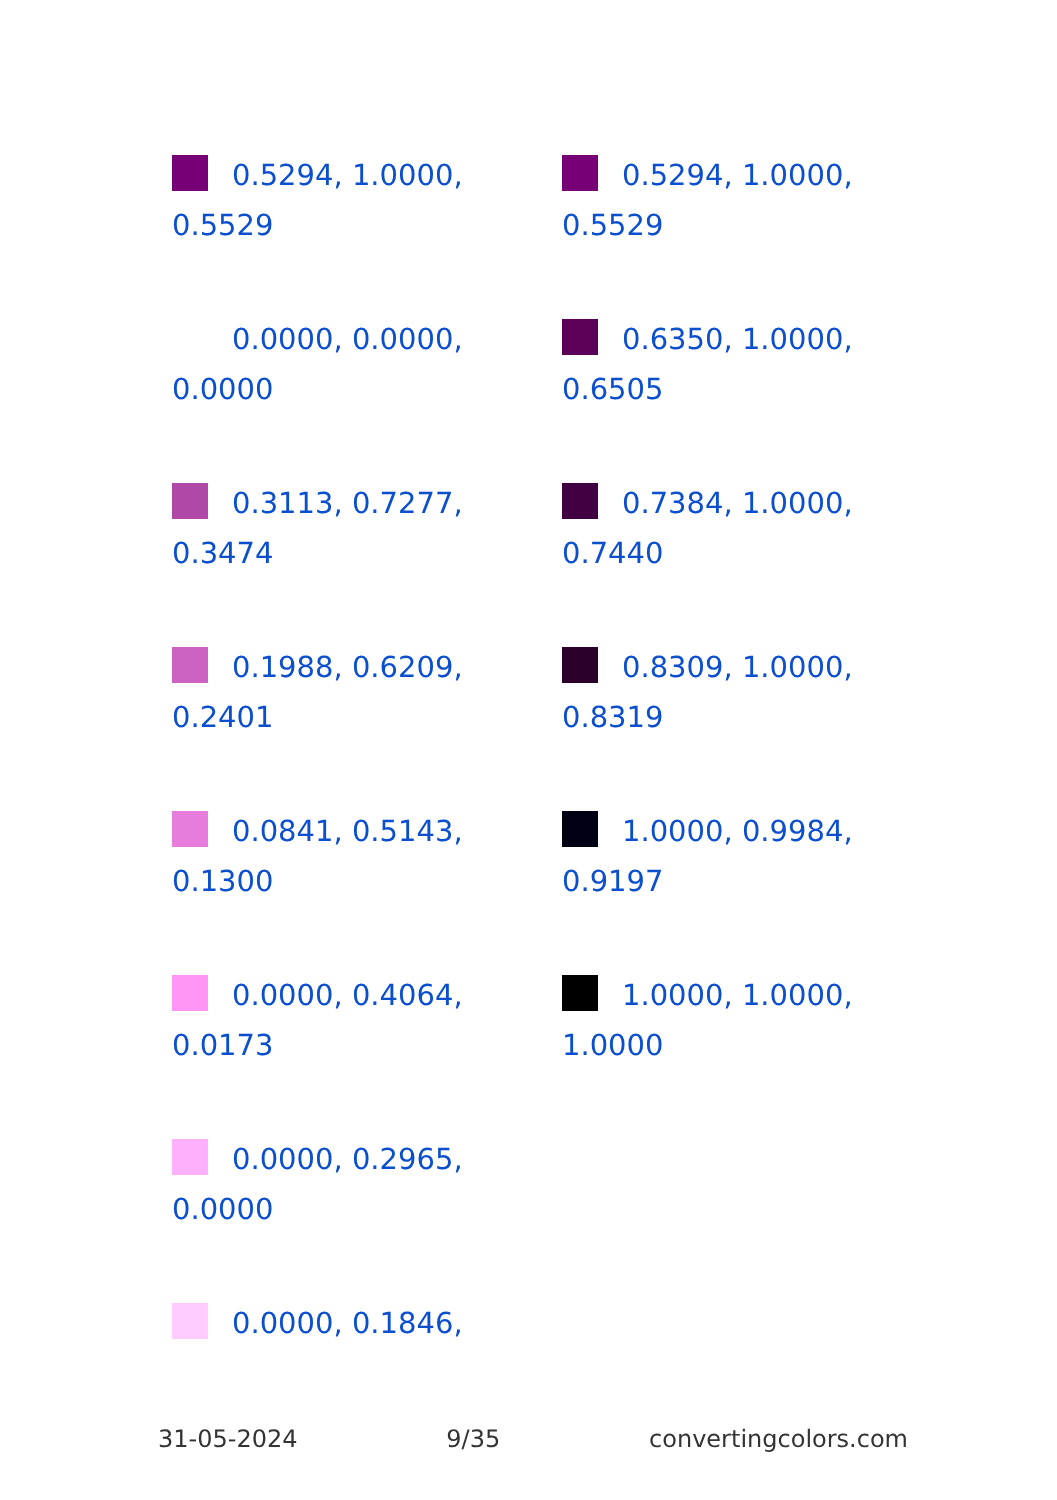0.5294, 1.0000,
0.5529
0.0000, 0.0000,
0.0000
0.3113, 0.7277,
0.3474
0.1988, 0.6209,
0.2401
0.0841, 0.5143,
0.1300
0.0000, 0.4064,
0.0173
0.0000, 0.2965,
0.0000
0.0000, 0.1846,
0.5294, 1.0000,
0.5529
0.6350, 1.0000,
0.6505
0.7384, 1.0000,
0.7440
0.8309, 1.0000,
0.8319
1.0000, 0.9984,
0.9197
1.0000, 1.0000,
1.0000
31-05-2024 9/35 convertingcolors.com